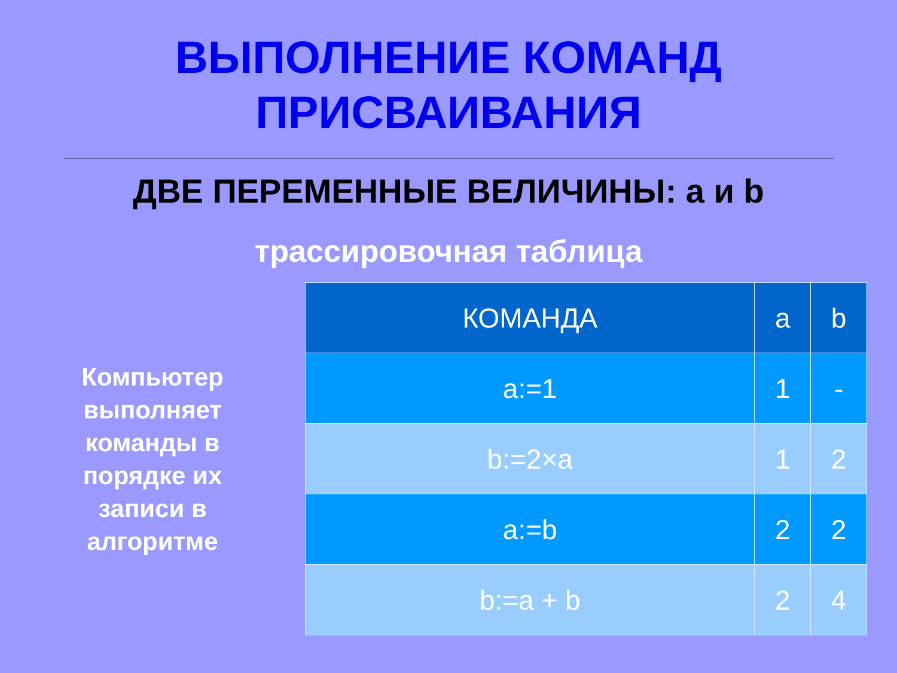ВЫПОЛНЕНИЕ КОМАНД
ПРИСВАИВАНИЯ
ДВЕ ПЕРЕМЕННЫЕ ВЕЛИЧИНЫ: a и b
трассировочная таблица
Компьютер
выполняет
команды в
порядке их
записи в
алгоритме
| КОМАНДА | a | b |
| --- | --- | --- |
| a:=1 | 1 | - |
| b:=2×a | 1 | 2 |
| a:=b | 2 | 2 |
| b:=a + b | 2 | 4 |